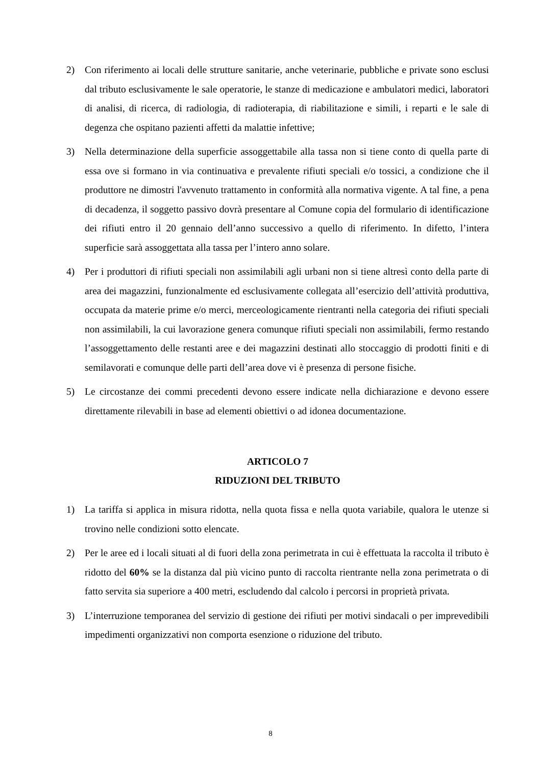2) Con riferimento ai locali delle strutture sanitarie, anche veterinarie, pubbliche e private sono esclusi dal tributo esclusivamente le sale operatorie, le stanze di medicazione e ambulatori medici, laboratori di analisi, di ricerca, di radiologia, di radioterapia, di riabilitazione e simili, i reparti e le sale di degenza che ospitano pazienti affetti da malattie infettive;
3) Nella determinazione della superficie assoggettabile alla tassa non si tiene conto di quella parte di essa ove si formano in via continuativa e prevalente rifiuti speciali e/o tossici, a condizione che il produttore ne dimostri l'avvenuto trattamento in conformità alla normativa vigente. A tal fine, a pena di decadenza, il soggetto passivo dovrà presentare al Comune copia del formulario di identificazione dei rifiuti entro il 20 gennaio dell’anno successivo a quello di riferimento. In difetto, l’intera superficie sarà assoggettata alla tassa per l’intero anno solare.
4) Per i produttori di rifiuti speciali non assimilabili agli urbani non si tiene altresì conto della parte di area dei magazzini, funzionalmente ed esclusivamente collegata all’esercizio dell’attività produttiva, occupata da materie prime e/o merci, merceologicamente rientranti nella categoria dei rifiuti speciali non assimilabili, la cui lavorazione genera comunque rifiuti speciali non assimilabili, fermo restando l’assoggettamento delle restanti aree e dei magazzini destinati allo stoccaggio di prodotti finiti e di semilavorati e comunque delle parti dell’area dove vi è presenza di persone fisiche.
5) Le circostanze dei commi precedenti devono essere indicate nella dichiarazione e devono essere direttamente rilevabili in base ad elementi obiettivi o ad idonea documentazione.
ARTICOLO 7
RIDUZIONI DEL TRIBUTO
1) La tariffa si applica in misura ridotta, nella quota fissa e nella quota variabile, qualora le utenze si trovino nelle condizioni sotto elencate.
2) Per le aree ed i locali situati al di fuori della zona perimetrata in cui è effettuata la raccolta il tributo è ridotto del 60% se la distanza dal più vicino punto di raccolta rientrante nella zona perimetrata o di fatto servita sia superiore a 400 metri, escludendo dal calcolo i percorsi in proprietà privata.
3) L’interruzione temporanea del servizio di gestione dei rifiuti per motivi sindacali o per imprevedibili impedimenti organizzativi non comporta esenzione o riduzione del tributo.
8